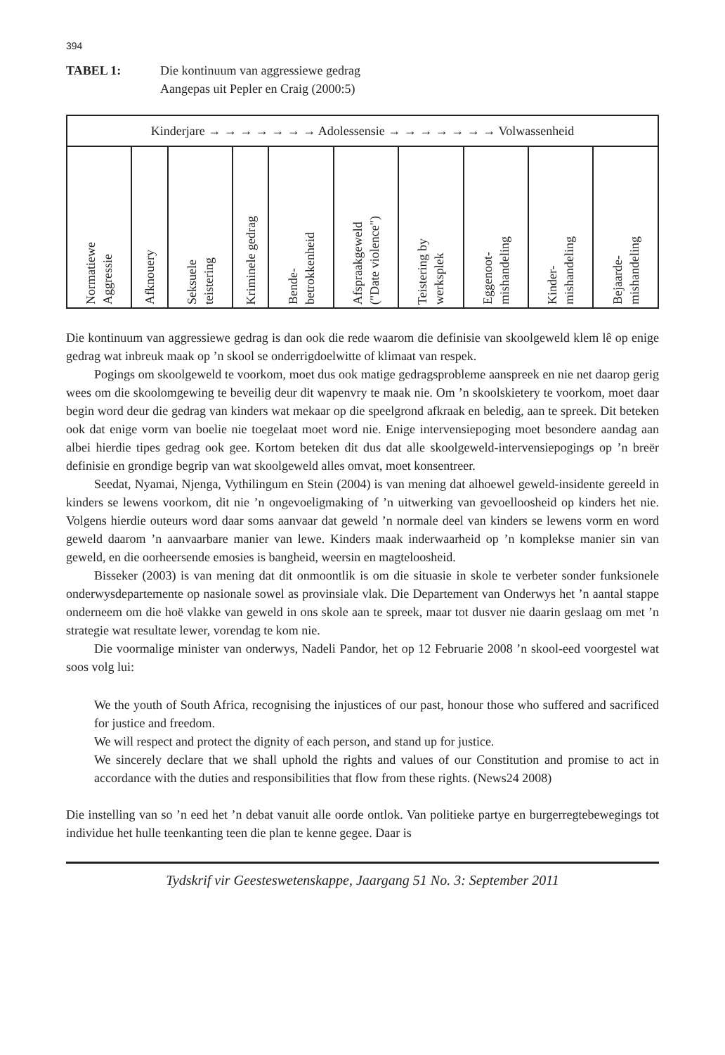394
TABEL 1: Die kontinuum van aggressiewe gedrag
Aangepas uit Pepler en Craig (2000:5)
| Kinderjare → → → → → → → Adolessensie → → → → → → → Volwassenheid | | | | | | | | | |
| Normatiewe Aggressie | Afknouery | Seksuele teistering | Kriminele gedrag | Bende- betrokkenheid | Afspraakgeweld ("Date violence") | Teistering by werksplek | Eggenoot- mishandeling | Kinder- mishandeling | Bejaarde- mishandeling |
Die kontinuum van aggressiewe gedrag is dan ook die rede waarom die definisie van skoolgeweld klem lê op enige gedrag wat inbreuk maak op ’n skool se onderrigdoelwitte of klimaat van respek.
Pogings om skoolgeweld te voorkom, moet dus ook matige gedragsprobleme aanspreek en nie net daarop gerig wees om die skoolomgewing te beveilig deur dit wapenvry te maak nie. Om ’n skoolskietery te voorkom, moet daar begin word deur die gedrag van kinders wat mekaar op die speelgrond afkraak en beledig, aan te spreek. Dit beteken ook dat enige vorm van boelie nie toegelaat moet word nie. Enige intervensiepoging moet besondere aandag aan albei hierdie tipes gedrag ook gee. Kortom beteken dit dus dat alle skoolgeweld-intervensiepogings op ’n breër definisie en grondige begrip van wat skoolgeweld alles omvat, moet konsentreer.
Seedat, Nyamai, Njenga, Vythilingum en Stein (2004) is van mening dat alhoewel geweld-insidente gereeld in kinders se lewens voorkom, dit nie ’n ongevoeligmaking of ’n uitwerking van gevoelloosheid op kinders het nie. Volgens hierdie outeurs word daar soms aanvaar dat geweld ’n normale deel van kinders se lewens vorm en word geweld daarom ’n aanvaarbare manier van lewe. Kinders maak inderwaarheid op ’n komplekse manier sin van geweld, en die oorheersende emosies is bangheid, weersin en magteloosheid.
Bisseker (2003) is van mening dat dit onmoontlik is om die situasie in skole te verbeter sonder funksionele onderwysdepartemente op nasionale sowel as provinsiale vlak. Die Departement van Onderwys het ’n aantal stappe onderneem om die hoë vlakke van geweld in ons skole aan te spreek, maar tot dusver nie daarin geslaag om met ’n strategie wat resultate lewer, vorendag te kom nie.
Die voormalige minister van onderwys, Nadeli Pandor, het op 12 Februarie 2008 ’n skool-eed voorgestel wat soos volg lui:
We the youth of South Africa, recognising the injustices of our past, honour those who suffered and sacrificed for justice and freedom.
We will respect and protect the dignity of each person, and stand up for justice.
We sincerely declare that we shall uphold the rights and values of our Constitution and promise to act in accordance with the duties and responsibilities that flow from these rights. (News24 2008)
Die instelling van so ’n eed het ’n debat vanuit alle oorde ontlok. Van politieke partye en burgerregtebewegings tot individue het hulle teenkanting teen die plan te kenne gegee. Daar is
Tydskrif vir Geesteswetenskappe, Jaargang 51 No. 3: September 2011